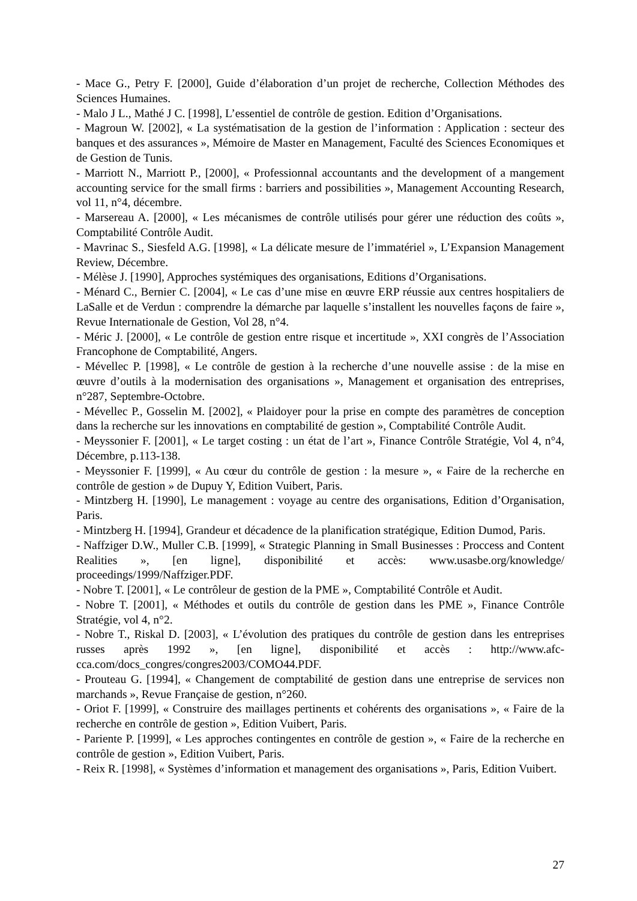- Mace G., Petry F. [2000], Guide d’élaboration d’un projet de recherche, Collection Méthodes des Sciences Humaines.
- Malo J L., Mathé J C. [1998], L’essentiel de contrôle de gestion. Edition d’Organisations.
- Magroun W. [2002], « La systématisation de la gestion de l’information : Application : secteur des banques et des assurances », Mémoire de Master en Management, Faculté des Sciences Economiques et de Gestion de Tunis.
- Marriott N., Marriott P., [2000], « Professionnal accountants and the development of a mangement accounting service for the small firms : barriers and possibilities », Management Accounting Research, vol 11, n°4, décembre.
- Marsereau A. [2000], « Les mécanismes de contrôle utilisés pour gérer une réduction des coûts », Comptabilité Contrôle Audit.
- Mavrinac S., Siesfeld A.G. [1998], « La délicate mesure de l’immatériel », L’Expansion Management Review, Décembre.
- Mélèse J. [1990], Approches systémiques des organisations, Editions d’Organisations.
- Ménard C., Bernier C. [2004], « Le cas d’une mise en œuvre ERP réussie aux centres hospitaliers de LaSalle et de Verdun : comprendre la démarche par laquelle s’installent les nouvelles façons de faire », Revue Internationale de Gestion, Vol 28, n°4.
- Méric J. [2000], « Le contrôle de gestion entre risque et incertitude », XXI congrès de l’Association Francophone de Comptabilité, Angers.
- Mévellec P. [1998], « Le contrôle de gestion à la recherche d’une nouvelle assise : de la mise en œuvre d’outils à la modernisation des organisations », Management et organisation des entreprises, n°287, Septembre-Octobre.
- Mévellec P., Gosselin M. [2002], « Plaidoyer pour la prise en compte des paramètres de conception dans la recherche sur les innovations en comptabilité de gestion », Comptabilité Contrôle Audit.
- Meyssonier F. [2001], « Le target costing : un état de l’art », Finance Contrôle Stratégie, Vol 4, n°4, Décembre, p.113-138.
- Meyssonier F. [1999], « Au cœur du contrôle de gestion : la mesure », « Faire de la recherche en contrôle de gestion » de Dupuy Y, Edition Vuibert, Paris.
- Mintzberg H. [1990], Le management : voyage au centre des organisations, Edition d’Organisation, Paris.
- Mintzberg H. [1994], Grandeur et décadence de la planification stratégique, Edition Dumod, Paris.
- Naffziger D.W., Muller C.B. [1999], « Strategic Planning in Small Businesses : Proccess and Content Realities », [en ligne], disponibilité et accès: www.usasbe.org/knowledge/ proceedings/1999/Naffziger.PDF.
- Nobre T. [2001], « Le contrôleur de gestion de la PME », Comptabilité Contrôle et Audit.
- Nobre T. [2001], « Méthodes et outils du contrôle de gestion dans les PME », Finance Contrôle Stratégie, vol 4, n°2.
- Nobre T., Riskal D. [2003], « L’évolution des pratiques du contrôle de gestion dans les entreprises russes après 1992 », [en ligne], disponibilité et accès : http://www.afc-cca.com/docs_congres/congres2003/COMO44.PDF.
- Prouteau G. [1994], « Changement de comptabilité de gestion dans une entreprise de services non marchands », Revue Française de gestion, n°260.
- Oriot F. [1999], « Construire des maillages pertinents et cohérents des organisations », « Faire de la recherche en contrôle de gestion », Edition Vuibert, Paris.
- Pariente P. [1999], « Les approches contingentes en contrôle de gestion », « Faire de la recherche en contrôle de gestion », Edition Vuibert, Paris.
- Reix R. [1998], « Systèmes d’information et management des organisations », Paris, Edition Vuibert.
27